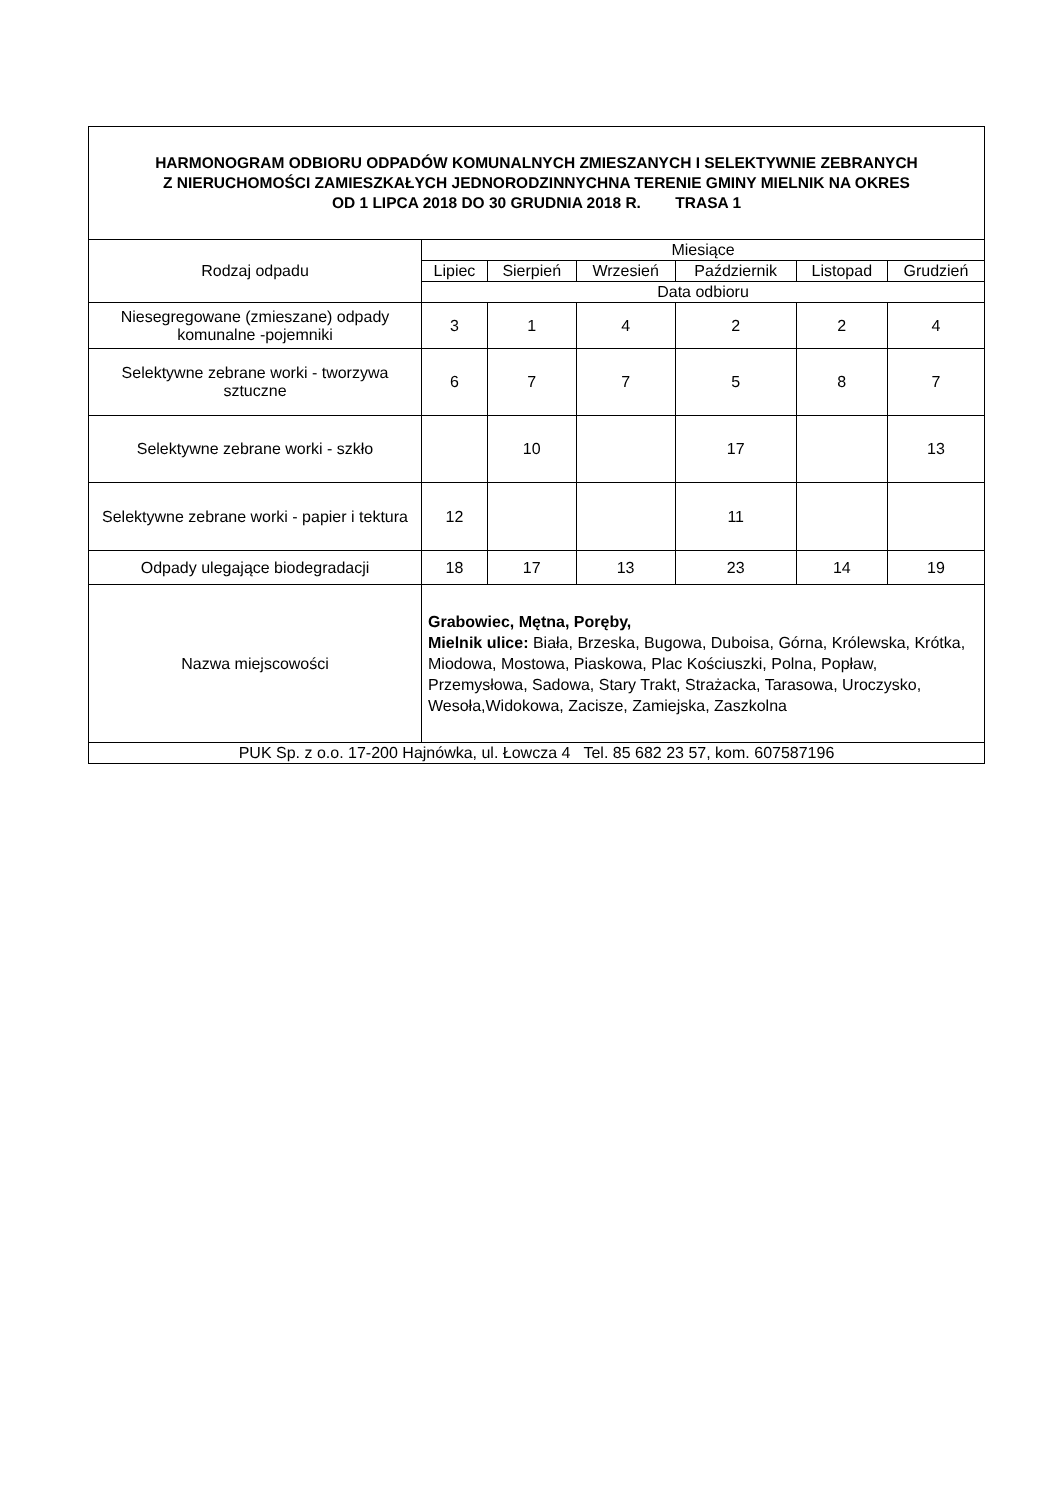| HARMONOGRAM ODBIORU ODPADÓW KOMUNALNYCH ZMIESZANYCH I SELEKTYWNIE ZEBRANYCH Z NIERUCHOMOŚCI ZAMIESZKAŁYCH JEDNORODZINNYCHNA TERENIE GMINY MIELNIK NA OKRES OD 1 LIPCA 2018 DO 30 GRUDNIA 2018 R. TRASA 1 | | | | | | |
| --- | --- | --- | --- | --- | --- | --- |
| Rodzaj odpadu | Miesiące | | | | | |
| | Lipiec | Sierpień | Wrzesień | Październik | Listopad | Grudzień |
| | Data odbioru | | | | | |
| Niesegregowane (zmieszane) odpady komunalne -pojemniki | 3 | 1 | 4 | 2 | 2 | 4 |
| Selektywne zebrane worki - tworzywa sztuczne | 6 | 7 | 7 | 5 | 8 | 7 |
| Selektywne zebrane worki - szkło | | 10 | | 17 | | 13 |
| Selektywne zebrane worki - papier i tektura | 12 | | | 11 | | |
| Odpady ulegające biodegradacji | 18 | 17 | 13 | 23 | 14 | 19 |
| Nazwa miejscowości | Grabowiec, Mętna, Poręby, Mielnik ulice: Biała, Brzeska, Bugowa, Duboisa, Górna, Królewska, Krótka, Miodowa, Mostowa, Piaskowa, Plac Kościuszki, Polna, Popław, Przemysłowa, Sadowa, Stary Trakt, Strażacka, Tarasowa, Uroczysko, Wesoła,Widokowa, Zacisze, Zamiejska, Zaszkolna | | | | | |
| PUK Sp. z o.o. 17-200 Hajnówka, ul. Łowcza 4 Tel. 85 682 23 57, kom. 607587196 | | | | | | |